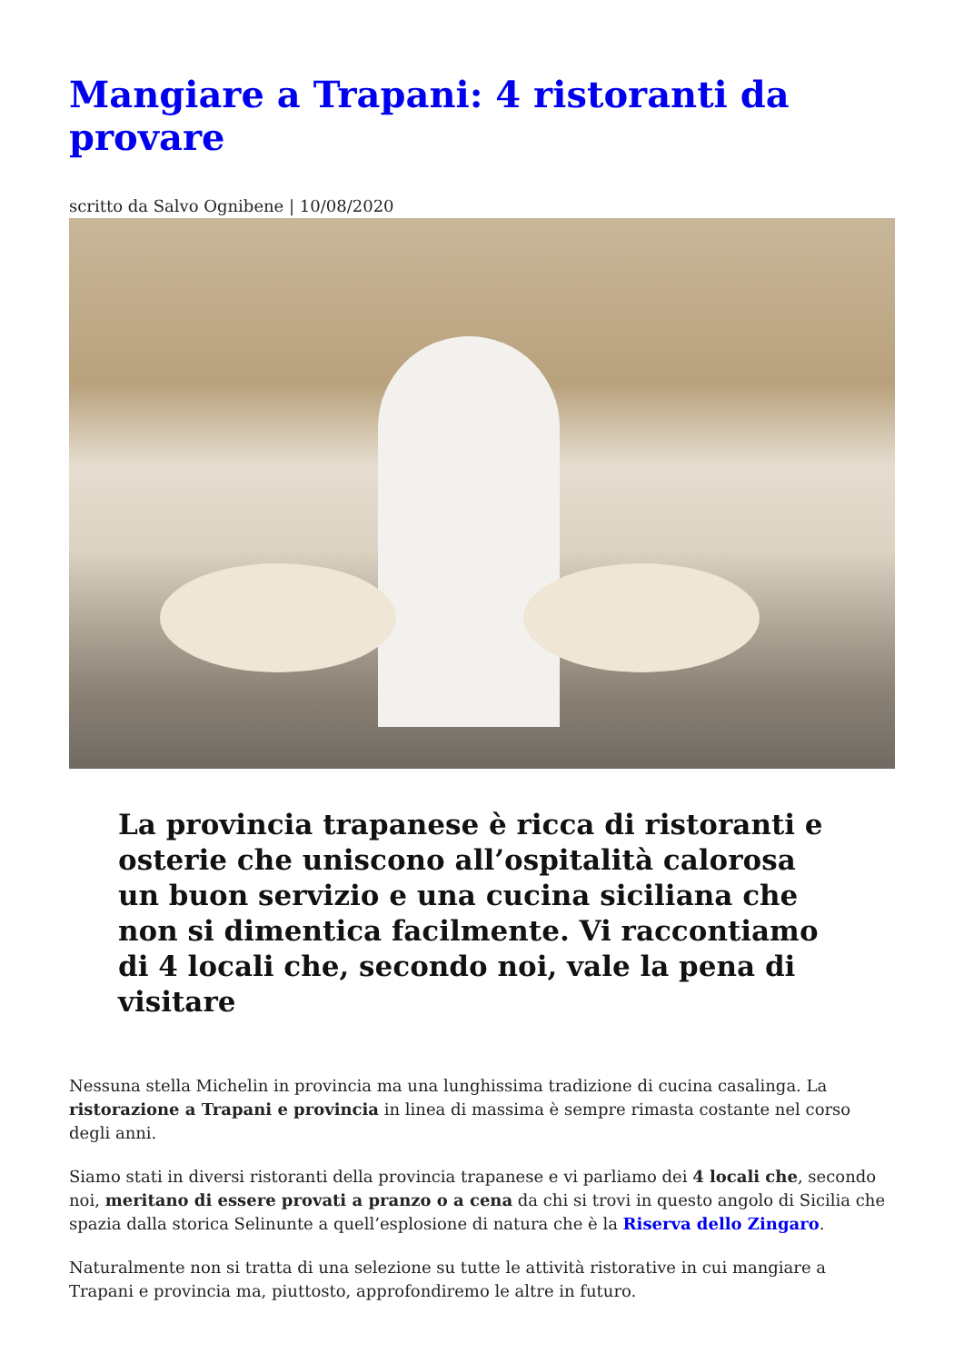Mangiare a Trapani: 4 ristoranti da provare
scritto da Salvo Ognibene | 10/08/2020
La provincia trapanese è ricca di ristoranti e osterie che uniscono all’ospitalità calorosa un buon servizio e una cucina siciliana che non si dimentica facilmente. Vi raccontiamo di 4 locali che, secondo noi, vale la pena di visitare
Nessuna stella Michelin in provincia ma una lunghissima tradizione di cucina casalinga. La ristorazione a Trapani e provincia in linea di massima è sempre rimasta costante nel corso degli anni.
Siamo stati in diversi ristoranti della provincia trapanese e vi parliamo dei 4 locali che, secondo noi, meritano di essere provati a pranzo o a cena da chi si trovi in questo angolo di Sicilia che spazia dalla storica Selinunte a quell’esplosione di natura che è la Riserva dello Zingaro.
Naturalmente non si tratta di una selezione su tutte le attività ristorative in cui mangiare a Trapani e provincia ma, piuttosto, approfondiremo le altre in futuro.